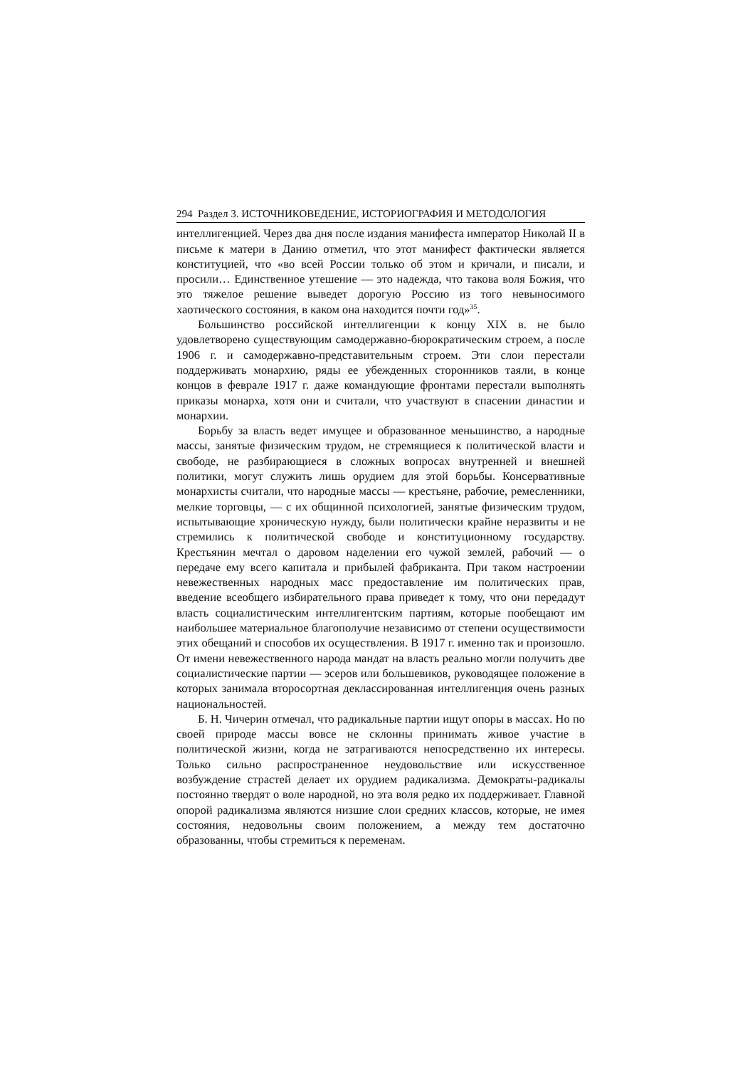294 Раздел 3. ИСТОЧНИКОВЕДЕНИЕ, ИСТОРИОГРАФИЯ И МЕТОДОЛОГИЯ
интеллигенцией. Через два дня после издания манифеста император Николай II в письме к матери в Данию отметил, что этот манифест фактически является конституцией, что «во всей России только об этом и кричали, и писали, и просили… Единственное утешение — это надежда, что такова воля Божия, что это тяжелое решение выведет дорогую Россию из того невыносимого хаотического состояния, в каком она находится почти год»<sup>35</sup>.
Большинство российской интеллигенции к концу XIX в. не было удовлетворено существующим самодержавно-бюрократическим строем, а после 1906 г. и самодержавно-представительным строем. Эти слои перестали поддерживать монархию, ряды ее убежденных сторонников таяли, в конце концов в феврале 1917 г. даже командующие фронтами перестали выполнять приказы монарха, хотя они и считали, что участвуют в спасении династии и монархии.
Борьбу за власть ведет имущее и образованное меньшинство, а народные массы, занятые физическим трудом, не стремящиеся к политической власти и свободе, не разбирающиеся в сложных вопросах внутренней и внешней политики, могут служить лишь орудием для этой борьбы. Консервативные монархисты считали, что народные массы — крестьяне, рабочие, ремесленники, мелкие торговцы, — с их общинной психологией, занятые физическим трудом, испытывающие хроническую нужду, были политически крайне неразвиты и не стремились к политической свободе и конституционному государству. Крестьянин мечтал о даровом наделении его чужой землей, рабочий — о передаче ему всего капитала и прибылей фабриканта. При таком настроении невежественных народных масс предоставление им политических прав, введение всеобщего избирательного права приведет к тому, что они передадут власть социалистическим интеллигентским партиям, которые пообещают им наибольшее материальное благополучие независимо от степени осуществимости этих обещаний и способов их осуществления. В 1917 г. именно так и произошло. От имени невежественного народа мандат на власть реально могли получить две социалистические партии — эсеров или большевиков, руководящее положение в которых занимала второсортная деклассированная интеллигенция очень разных национальностей.
Б. Н. Чичерин отмечал, что радикальные партии ищут опоры в массах. Но по своей природе массы вовсе не склонны принимать живое участие в политической жизни, когда не затрагиваются непосредственно их интересы. Только сильно распространенное неудовольствие или искусственное возбуждение страстей делает их орудием радикализма. Демократы-радикалы постоянно твердят о воле народной, но эта воля редко их поддерживает. Главной опорой радикализма являются низшие слои средних классов, которые, не имея состояния, недовольны своим положением, а между тем достаточно образованны, чтобы стремиться к переменам.